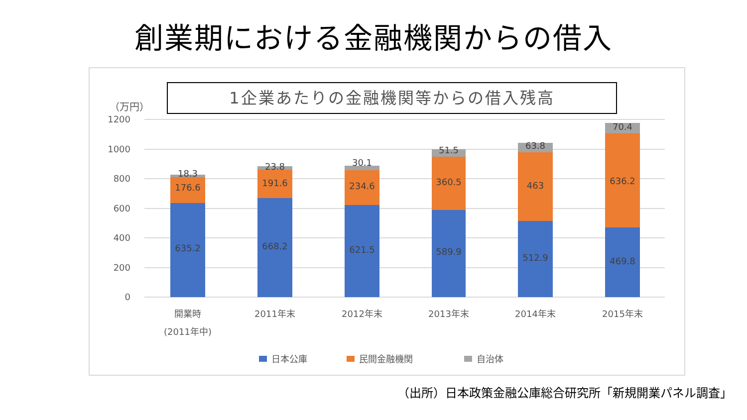創業期における金融機関からの借入
1企業あたりの金融機関等からの借入残高
（万円）
1200
1000
800
600
400
200
0
18.3
176.6
635.2
23.8
191.6
668.2
30.1
234.6
621.5
51.5
360.5
589.9
63.8
463
512.9
70.4
636.2
469.8
開業時
(2011年中)
2011年末
2012年末
2013年末
2014年末
2015年末
日本公庫
民間金融機関
自治体
（出所）日本政策金融公庫総合研究所「新規開業パネル調査」